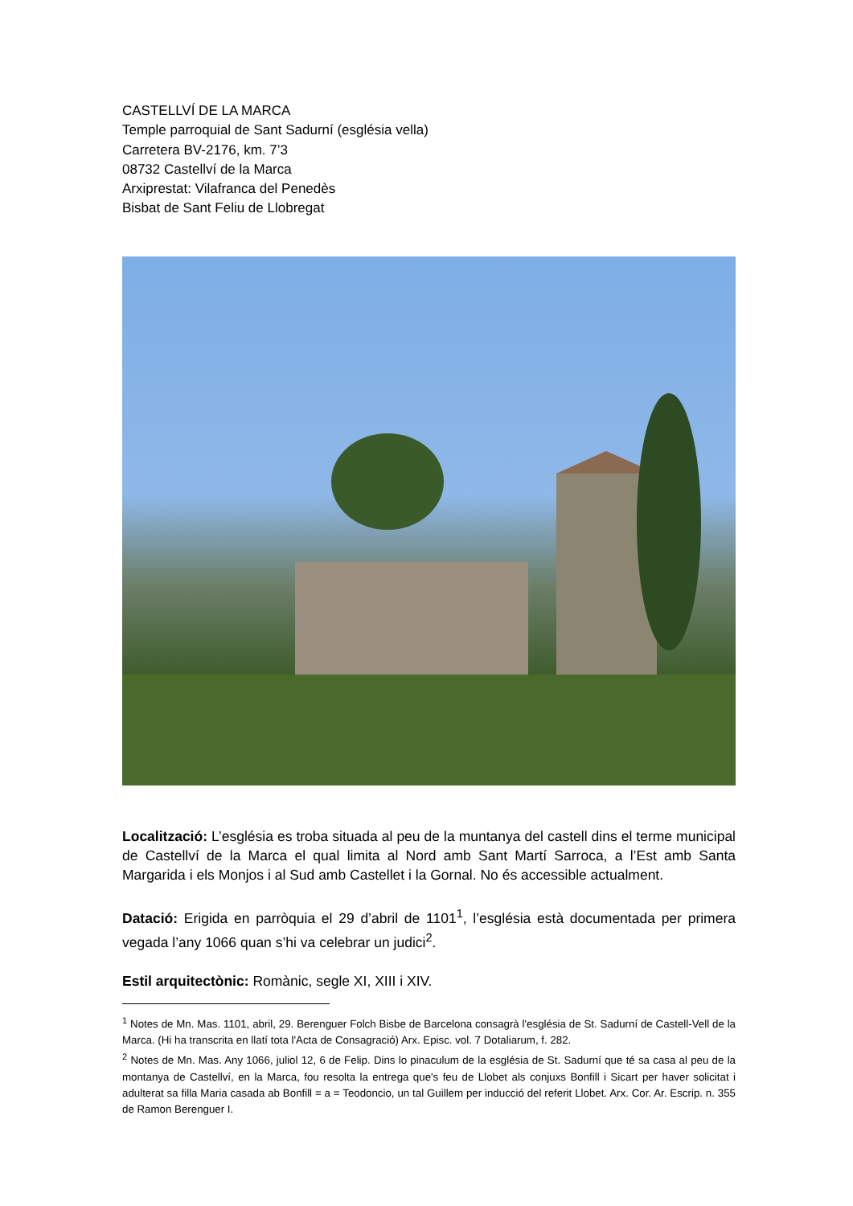CASTELLVÍ DE LA MARCA
Temple parroquial de Sant Sadurní (església vella)
Carretera BV-2176, km. 7’3
08732 Castellví de la Marca
Arxiprestat: Vilafranca del Penedès
Bisbat de Sant Feliu de Llobregat
Localització: L’església es troba situada al peu de la muntanya del castell dins el terme municipal de Castellví de la Marca el qual limita al Nord amb Sant Martí Sarroca, a l’Est amb Santa Margarida i els Monjos i al Sud amb Castellet i la Gornal. No és accessible actualment.
Datació: Erigida en parròquia el 29 d’abril de 1101<sup>1</sup>, l’església està documentada per primera vegada l’any 1066 quan s’hi va celebrar un judici<sup>2</sup>.
Estil arquitectònic: Romànic, segle XI, XIII i XIV.
<sup>1</sup> Notes de Mn. Mas. 1101, abril, 29. Berenguer Folch Bisbe de Barcelona consagrà l'església de St. Sadurní de Castell-Vell de la Marca. (Hi ha transcrita en llatí tota l'Acta de Consagració) Arx. Episc. vol. 7 Dotaliarum, f. 282.
<sup>2</sup> Notes de Mn. Mas. Any 1066, juliol 12, 6 de Felip. Dins lo pinaculum de la església de St. Sadurní que té sa casa al peu de la montanya de Castellví, en la Marca, fou resolta la entrega que's feu de Llobet als conjuxs Bonfill i Sicart per haver solicitat i adulterat sa filla Maria casada ab Bonfill = a = Teodoncio, un tal Guillem per inducció del referit Llobet. Arx. Cor. Ar. Escrip. n. 355 de Ramon Berenguer I.